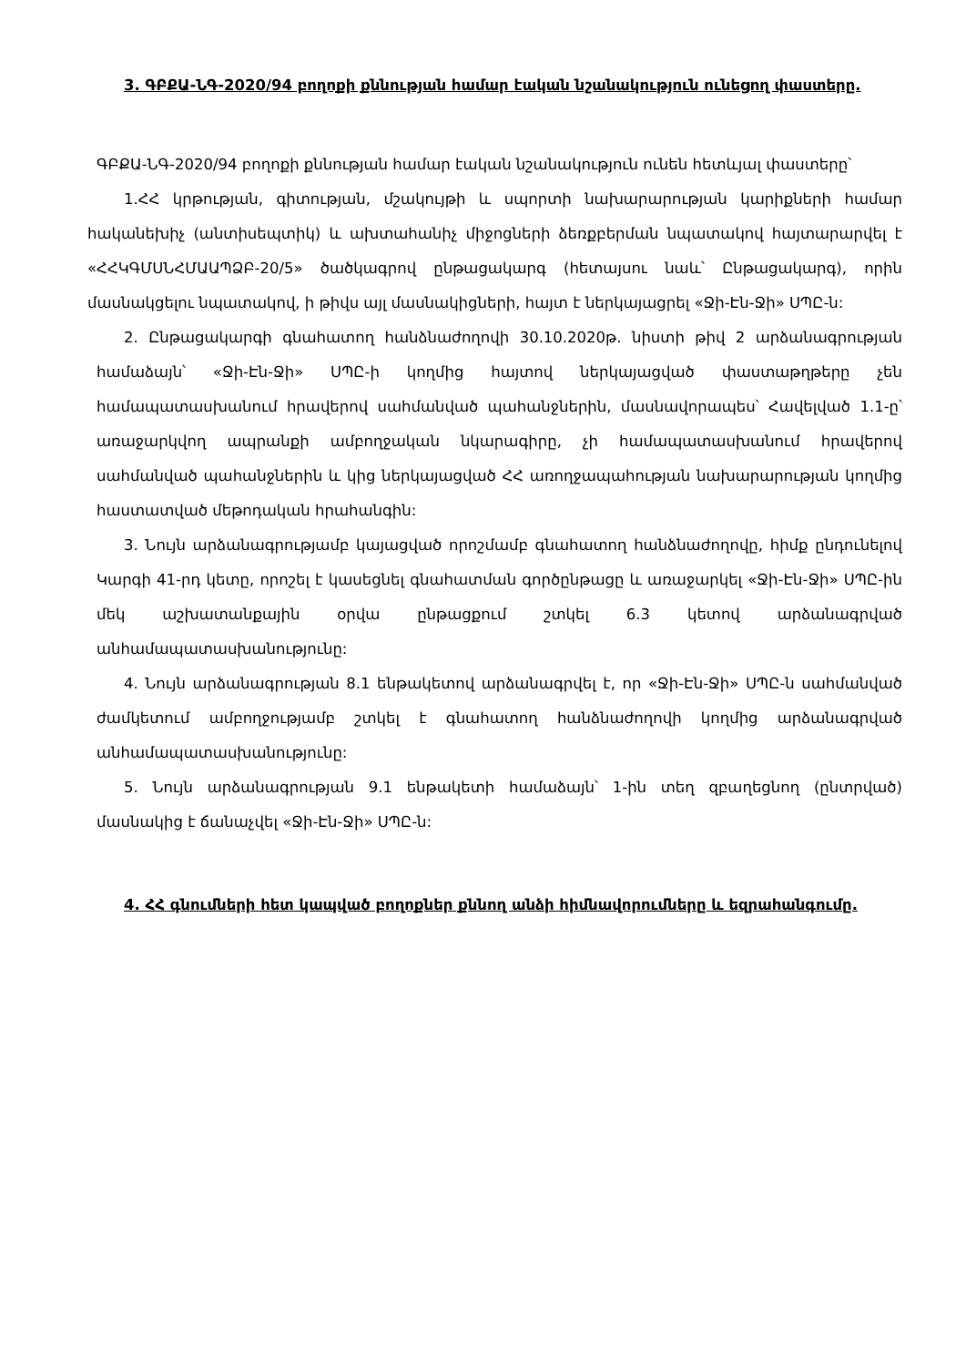3. ԳԲՔԱ-ՆԳ-2020/94 բողոքի քննության համար էական նշանակություն ունեցող փաստերը.
ԳԲՔԱ-ՆԳ-2020/94 բողոքի քննության համար էական նշանակություն ունեն հետևյալ փաստերը՝
1.ՀՀ կրթության, գիտության, մշակույթի և սպորտի նախարարության կարիքների համար հականեխիչ (անտիսեպտիկ) և ախտահանիչ միջոցների ձեռքբերման նպատակով հայտարարվել է «ՀՀԿԳՄՍՆՀՄԱԱՊՁԲ-20/5» ծածկագրով ընթացակարգ (հետայսու նաև՝ Ընթացակարգ), որին մասնակցելու նպատակով, ի թիվս այլ մասնակիցների, հայտ է ներկայացրել «Ջի-Էն-Ջի» ՍՊԸ-ն:
2. Ընթացակարգի գնահատող հանձնաժողովի 30.10.2020թ. նիստի թիվ 2 արձանագրության համաձայն՝ «Ջի-Էն-Ջի» ՍՊԸ-ի կողմից հայտով ներկայացված փաստաթղթերը չեն համապատասխանում հրավերով սահմանված պահանջներին, մասնավորապես՝ Հավելված 1.1-ը՝ առաջարկվող ապրանքի ամբողջական նկարագիրը, չի համապատասխանում հրավերով սահմանված պահանջներին և կից ներկայացված ՀՀ առողջապահության նախարարության կողմից հաստատված մեթոդական հրահանգին:
3. Նույն արձանագրությամբ կայացված որոշմամբ գնահատող հանձնաժողովը, հիմք ընդունելով Կարգի 41-րդ կետը, որոշել է կասեցնել գնահատման գործընթացը և առաջարկել «Ջի-Էն-Ջի» ՍՊԸ-ին մեկ աշխատանքային օրվա ընթացքում շտկել 6.3 կետով արձանագրված անհամապատասխանությունը:
4. Նույն արձանագրության 8.1 ենթակետով արձանագրվել է, որ «Ջի-Էն-Ջի» ՍՊԸ-ն սահմանված ժամկետում ամբողջությամբ շտկել է գնահատող հանձնաժողովի կողմից արձանագրված անհամապատասխանությունը:
5. Նույն արձանագրության 9.1 ենթակետի համաձայն՝ 1-ին տեղ զբաղեցնող (ընտրված) մասնակից է ճանաչվել «Ջի-Էն-Ջի» ՍՊԸ-ն:
4. ՀՀ գնումների հետ կապված բողոքներ քննող անձի հիմնավորումները և եզրահանգումը.